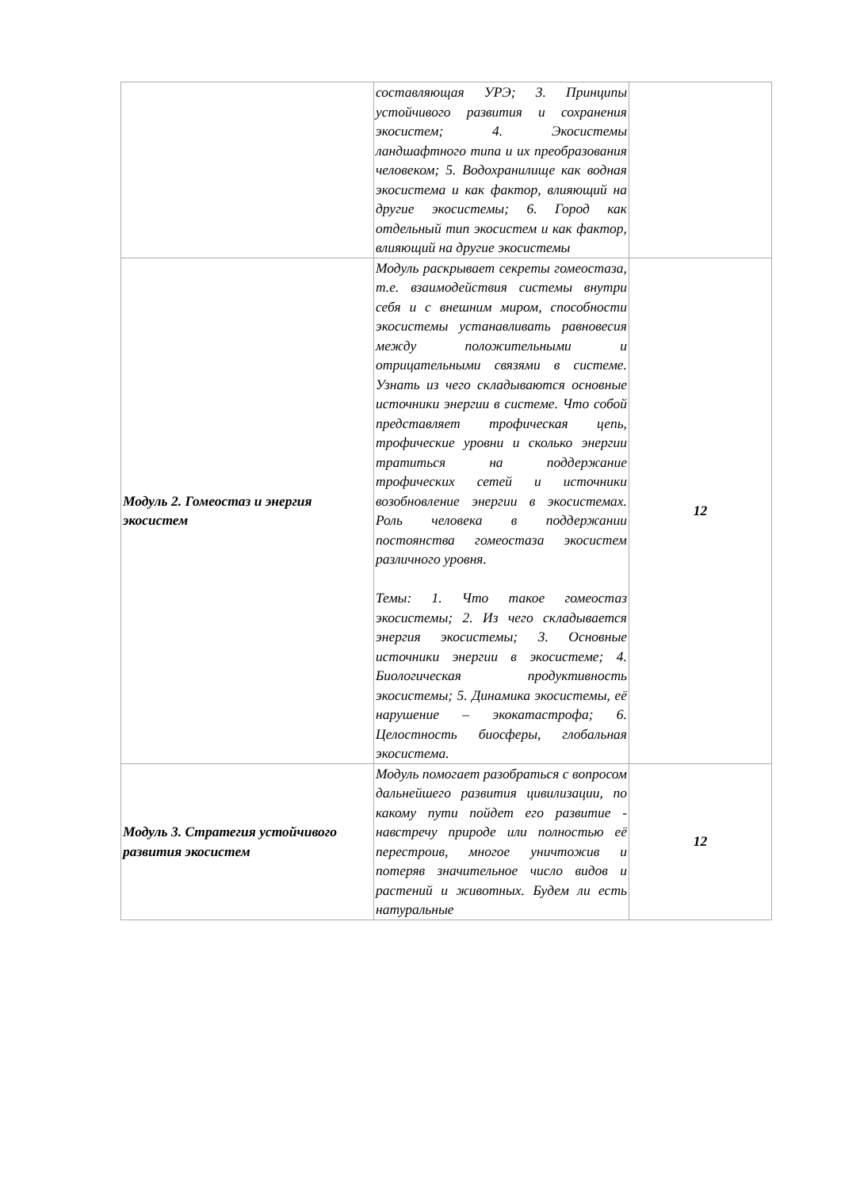| | составляющая УРЭ; 3. Принципы устойчивого развития и сохранения экосистем; 4. Экосистемы ландшафтного типа и их преобразования человеком; 5. Водохранилище как водная экосистема и как фактор, влияющий на другие экосистемы; 6. Город как отдельный тип экосистем и как фактор, влияющий на другие экосистемы | |
| Модуль 2. Гомеостаз и энергия экосистем | Модуль раскрывает секреты гомеостаза, т.е. взаимодействия системы внутри себя и с внешним миром, способности экосистемы устанавливать равновесия между положительными и отрицательными связями в системе. Узнать из чего складываются основные источники энергии в системе. Что собой представляет трофическая цепь, трофические уровни и сколько энергии тратиться на поддержание трофических сетей и источники возобновление энергии в экосистемах. Роль человека в поддержании постоянства гомеостаза экосистем различного уровня. Темы: 1. Что такое гомеостаз экосистемы; 2. Из чего складывается энергия экосистемы; 3. Основные источники энергии в экосистеме; 4. Биологическая продуктивность экосистемы; 5. Динамика экосистемы, её нарушение – экокатастрофа; 6. Целостность биосферы, глобальная экосистема. | 12 |
| Модуль 3. Стратегия устойчивого развития экосистем | Модуль помогает разобраться с вопросом дальнейшего развития цивилизации, по какому пути пойдет его развитие - навстречу природе или полностью её перестроив, многое уничтожив и потеряв значительное число видов и растений и животных. Будем ли есть натуральные | 12 |